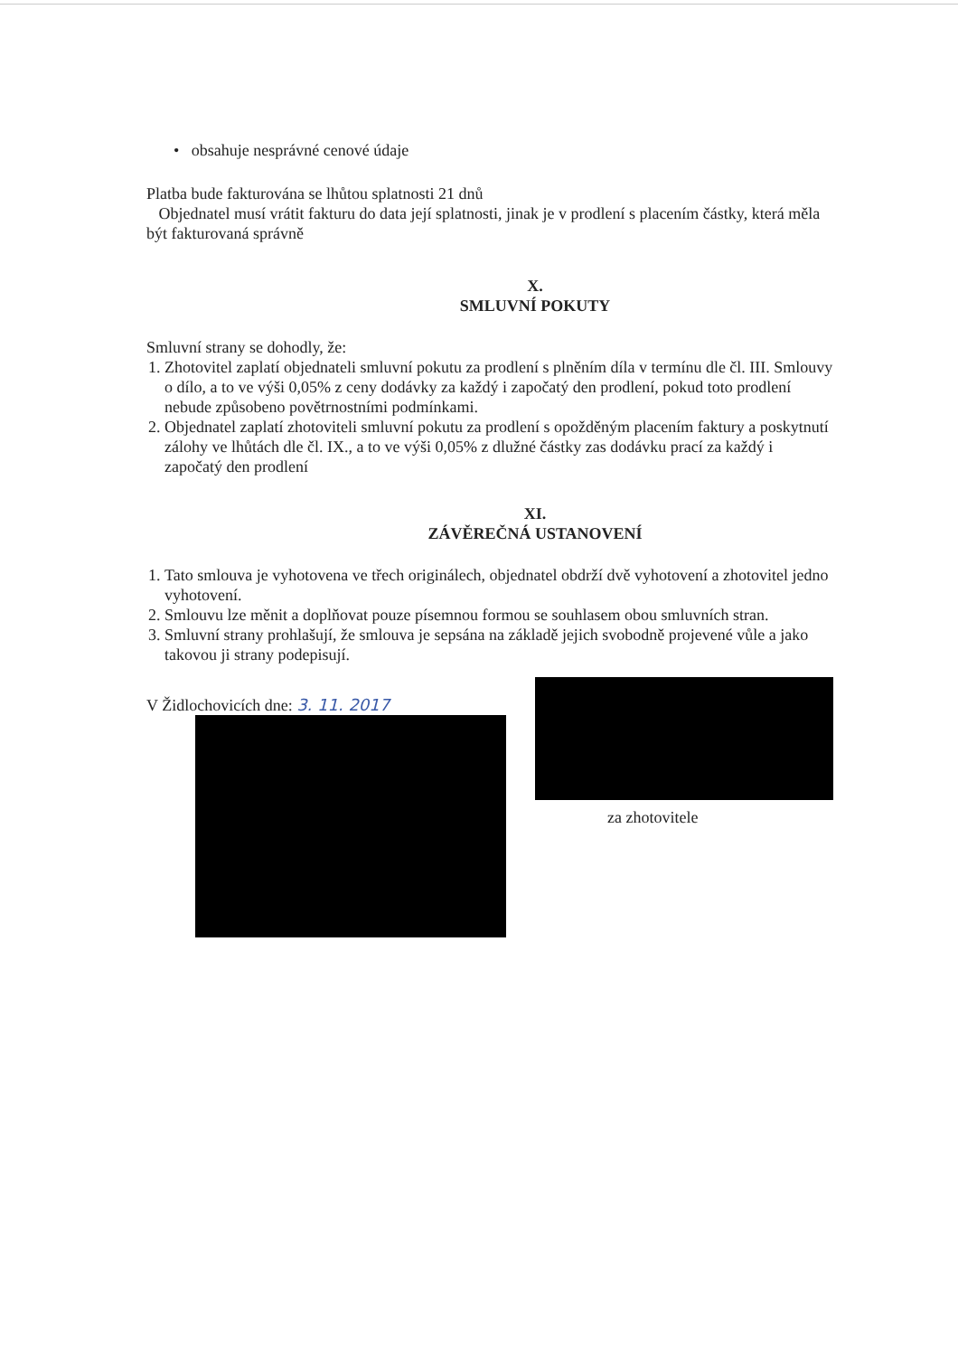• obsahuje nesprávné cenové údaje
Platba bude fakturována se lhůtou splatnosti 21 dnů
Objednatel musí vrátit fakturu do data její splatnosti, jinak je v prodlení s placením částky, která měla být fakturovaná správně
X.
SMLUVNÍ POKUTY
Smluvní strany se dohodly, že:
1. Zhotovitel zaplatí objednateli smluvní pokutu za prodlení s plněním díla v termínu dle čl. III. Smlouvy o dílo, a to ve výši 0,05% z ceny dodávky za každý i započatý den prodlení, pokud toto prodlení nebude způsobeno povětrnostními podmínkami.
2. Objednatel zaplatí zhotoviteli smluvní pokutu za prodlení s opožděným placením faktury a poskytnutí zálohy ve lhůtách dle čl. IX., a to ve výši 0,05% z dlužné částky zas dodávku prací za každý i započatý den prodlení
XI.
ZÁVĚREČNÁ USTANOVENÍ
1. Tato smlouva je vyhotovena ve třech originálech, objednatel obdrží dvě vyhotovení a zhotovitel jedno vyhotovení.
2. Smlouvu lze měnit a doplňovat pouze písemnou formou se souhlasem obou smluvních stran.
3. Smluvní strany prohlašují, že smlouva je sepsána na základě jejich svobodně projevené vůle a jako takovou ji strany podepisují.
V Židlochovicích dne: 3. 11. 2017
za zhotovitele